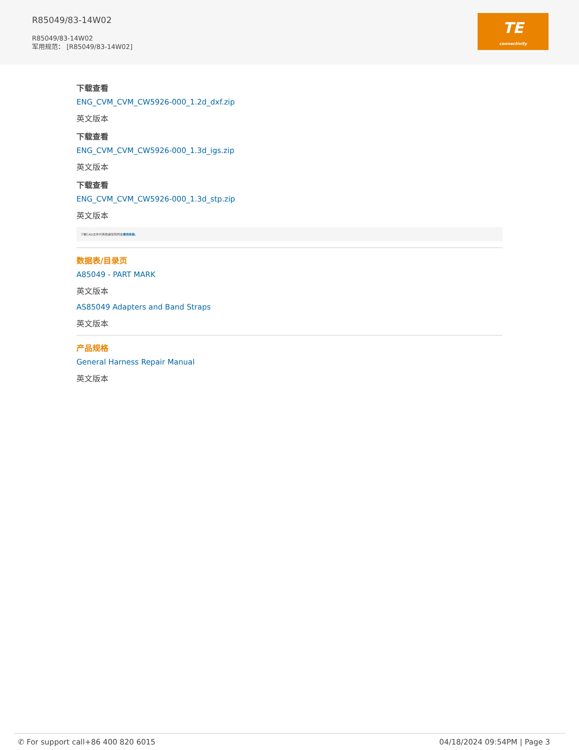R85049/83-14W02
R85049/83-14W02
军用规范： [R85049/83-14W02]
TE
connectivity
下载查看
ENG_CVM_CVM_CW5926-000_1.2d_dxf.zip
英文版本
下载查看
ENG_CVM_CVM_CW5926-000_1.3d_igs.zip
英文版本
下载查看
ENG_CVM_CVM_CW5926-000_1.3d_stp.zip
英文版本
下载CAD文件代表我接受和同意使用条款。
数据表/目录页
A85049 - PART MARK
英文版本
AS85049 Adapters and Band Straps
英文版本
产品规格
General Harness Repair Manual
英文版本
✆ For support call+86 400 820 6015 04/18/2024 09:54PM | Page 3